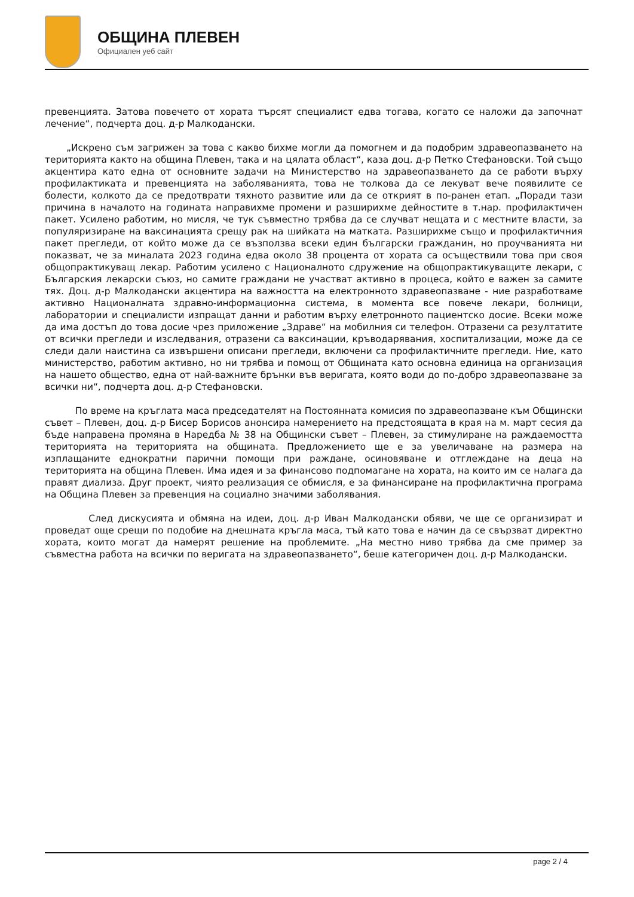ОБЩИНА ПЛЕВЕН
Официален уеб сайт
превенцията. Затова повечето от хората търсят специалист едва тогава, когато се наложи да започнат лечение“, подчерта доц. д-р Малкодански.
„Искрено съм загрижен за това с какво бихме могли да помогнем и да подобрим здравеопазването на територията както на община Плевен, така и на цялата област“, каза доц. д-р Петко Стефановски. Той също акцентира като една от основните задачи на Министерство на здравеопазването да се работи върху профилактиката и превенцията на заболяванията, това не толкова да се лекуват вече появилите се болести, колкото да се предотврати тяхното развитие или да се открият в по-ранен етап. „Поради тази причина в началото на годината направихме промени и разширихме дейностите в т.нар. профилактичен пакет. Усилено работим, но мисля, че тук съвместно трябва да се случват нещата и с местните власти, за популяризиране на ваксинацията срещу рак на шийката на матката. Разширихме също и профилактичния пакет прегледи, от който може да се възползва всеки един български гражданин, но проучванията ни показват, че за миналата 2023 година едва около 38 процента от хората са осъществили това при своя общопрактикуващ лекар. Работим усилено с Националното сдружение на общопрактикуващите лекари, с Българския лекарски съюз, но самите граждани не участват активно в процеса, който е важен за самите тях. Доц. д-р Малкодански акцентира на важността на електронното здравеопазване - ние разработваме активно Националната здравно-информационна система, в момента все повече лекари, болници, лаборатории и специалисти изпращат данни и работим върху елетронното пациентско досие. Всеки може да има достъп до това досие чрез приложение „Здраве“ на мобилния си телефон. Отразени са резултатите от всички прегледи и изследвания, отразени са ваксинации, кръводарявания, хоспитализации, може да се следи дали наистина са извършени описани прегледи, включени са профилактичните прегледи. Ние, като министерство, работим активно, но ни трябва и помощ от Общината като основна единица на организация на нашето общество, една от най-важните брънки във веригата, която води до по-добро здравеопазване за всички ни“, подчерта доц. д-р Стефановски.
По време на кръглата маса председателят на Постоянната комисия по здравеопазване към Общински съвет – Плевен, доц. д-р Бисер Борисов анонсира намерението на предстоящата в края на м. март сесия да бъде направена промяна в Наредба № 38 на Общински съвет – Плевен, за стимулиране на раждаемостта територията на територията на общината. Предложението ще е за увеличаване на размера на изплащаните еднократни парични помощи при раждане, осиновяване и отглеждане на деца на територията на община Плевен. Има идея и за финансово подпомагане на хората, на които им се налага да правят диализа. Друг проект, чиято реализация се обмисля, е за финансиране на профилактична програма на Община Плевен за превенция на социално значими заболявания.
След дискусията и обмяна на идеи, доц. д-р Иван Малкодански обяви, че ще се организират и проведат още срещи по подобие на днешната кръгла маса, тъй като това е начин да се свързват директно хората, които могат да намерят решение на проблемите. „На местно ниво трябва да сме пример за съвместна работа на всички по веригата на здравеопазването“, беше категоричен доц. д-р Малкодански.
page 2 / 4